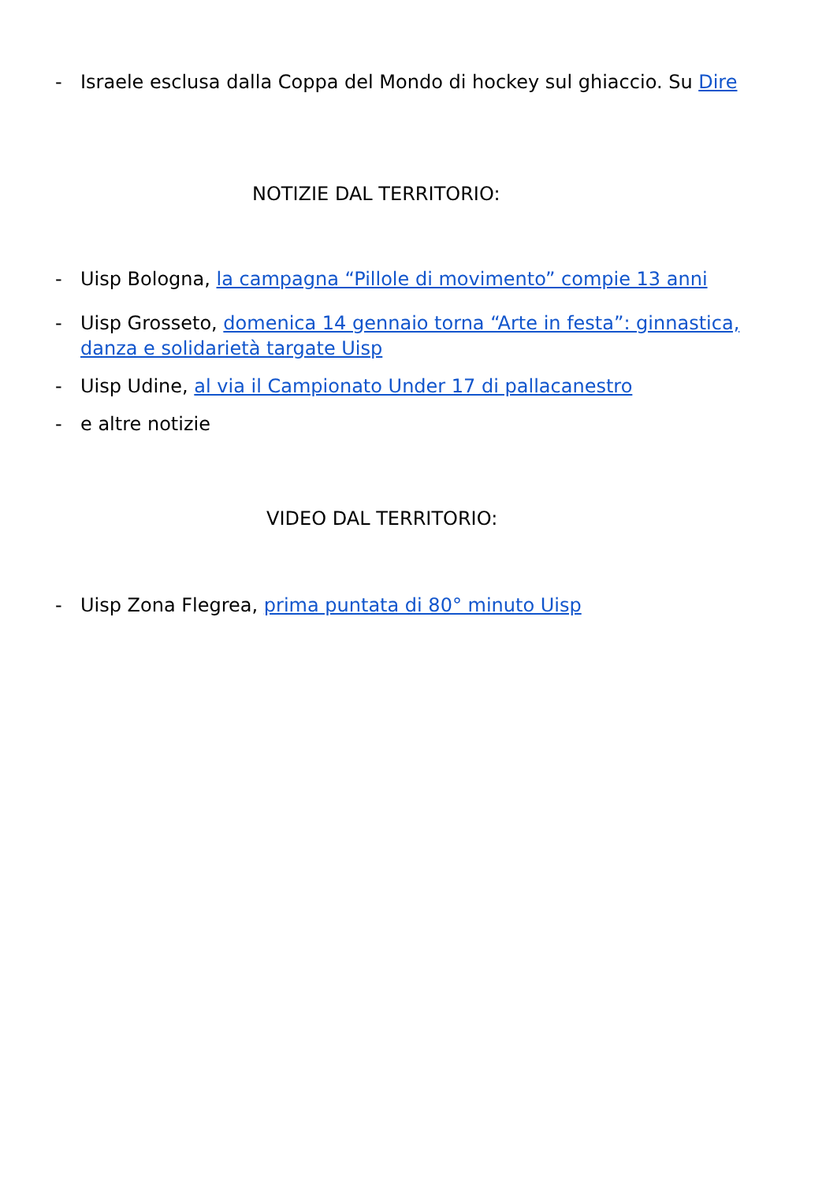- Israele esclusa dalla Coppa del Mondo di hockey sul ghiaccio. Su Dire
NOTIZIE DAL TERRITORIO:
- Uisp Bologna, la campagna “Pillole di movimento” compie 13 anni
- Uisp Grosseto, domenica 14 gennaio torna “Arte in festa”: ginnastica, danza e solidarietà targate Uisp
- Uisp Udine, al via il Campionato Under 17 di pallacanestro
- e altre notizie
VIDEO DAL TERRITORIO:
- Uisp Zona Flegrea, prima puntata di 80° minuto Uisp